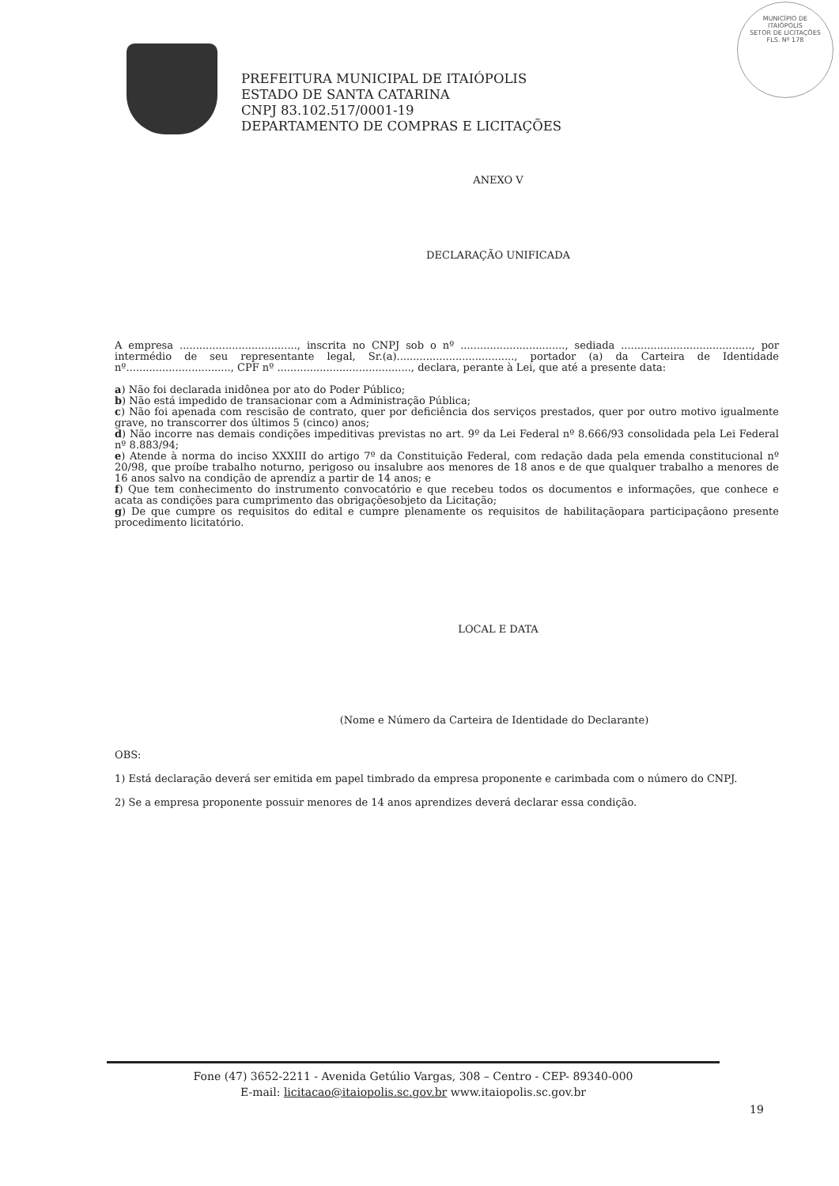MUNICÍPIO DE
ITAIÓPOLIS
SETOR DE LICITAÇÕES
FLS. Nº 178
PREFEITURA MUNICIPAL DE ITAIÓPOLIS
ESTADO DE SANTA CATARINA
CNPJ 83.102.517/0001-19
DEPARTAMENTO DE COMPRAS E LICITAÇÕES
ANEXO V
DECLARAÇÃO UNIFICADA
A empresa ...................................., inscrita no CNPJ sob o nº ................................, sediada ........................................, por intermédio de seu representante legal, Sr.(a)...................................., portador (a) da Carteira de Identidade nº................................, CPF nº ........................................., declara, perante à Lei, que até a presente data:
a) Não foi declarada inidônea por ato do Poder Público;
b) Não está impedido de transacionar com a Administração Pública;
c) Não foi apenada com rescisão de contrato, quer por deficiência dos serviços prestados, quer por outro motivo igualmente grave, no transcorrer dos últimos 5 (cinco) anos;
d) Não incorre nas demais condições impeditivas previstas no art. 9º da Lei Federal nº 8.666/93 consolidada pela Lei Federal nº 8.883/94;
e) Atende à norma do inciso XXXIII do artigo 7º da Constituição Federal, com redação dada pela emenda constitucional nº 20/98, que proíbe trabalho noturno, perigoso ou insalubre aos menores de 18 anos e de que qualquer trabalho a menores de 16 anos salvo na condição de aprendiz a partir de 14 anos; e
f) Que tem conhecimento do instrumento convocatório e que recebeu todos os documentos e informações, que conhece e acata as condições para cumprimento das obrigaçõesobjeto da Licitação;
g) De que cumpre os requisitos do edital e cumpre plenamente os requisitos de habilitaçãopara participaçãono presente procedimento licitatório.
LOCAL E DATA
(Nome e Número da Carteira de Identidade do Declarante)
OBS:
1) Está declaração deverá ser emitida em papel timbrado da empresa proponente e carimbada com o número do CNPJ.
2) Se a empresa proponente possuir menores de 14 anos aprendizes deverá declarar essa condição.
Fone (47) 3652-2211 - Avenida Getúlio Vargas, 308 – Centro - CEP- 89340-000
E-mail: licitacao@itaiopolis.sc.gov.br www.itaiopolis.sc.gov.br
19